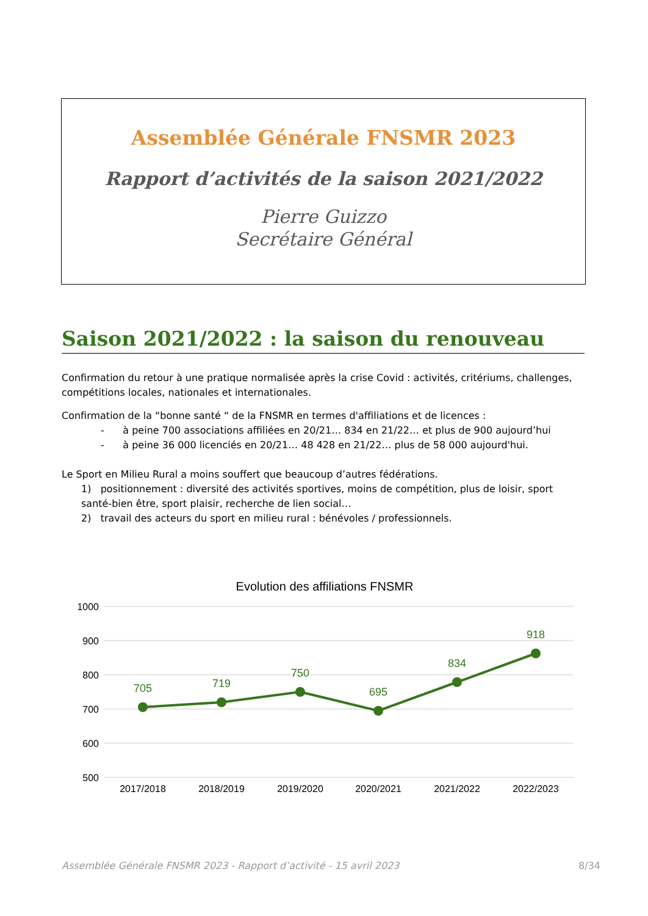Assemblée Générale FNSMR 2023
Rapport d’activités de la saison 2021/2022
Pierre Guizzo
Secrétaire Général
Saison 2021/2022 : la saison du renouveau
Confirmation du retour à une pratique normalisée après la crise Covid : activités, critériums, challenges, compétitions locales, nationales et internationales.
Confirmation de la “bonne santé “ de la FNSMR en termes d'affiliations et de licences :
- à peine 700 associations affiliées en 20/21… 834 en 21/22… et plus de 900 aujourd’hui
- à peine 36 000 licenciés en 20/21… 48 428 en 21/22… plus de 58 000 aujourd'hui.
Le Sport en Milieu Rural a moins souffert que beaucoup d’autres fédérations.
1) positionnement : diversité des activités sportives, moins de compétition, plus de loisir, sport santé-bien être, sport plaisir, recherche de lien social…
2) travail des acteurs du sport en milieu rural : bénévoles / professionnels.
Evolution des affiliations FNSMR
1000
900
800
700
600
500
705
719
750
695
834
918
2017/2018
2018/2019
2019/2020
2020/2021
2021/2022
2022/2023
Assemblée Générale FNSMR 2023 - Rapport d’activité - 15 avril 2023 8/34